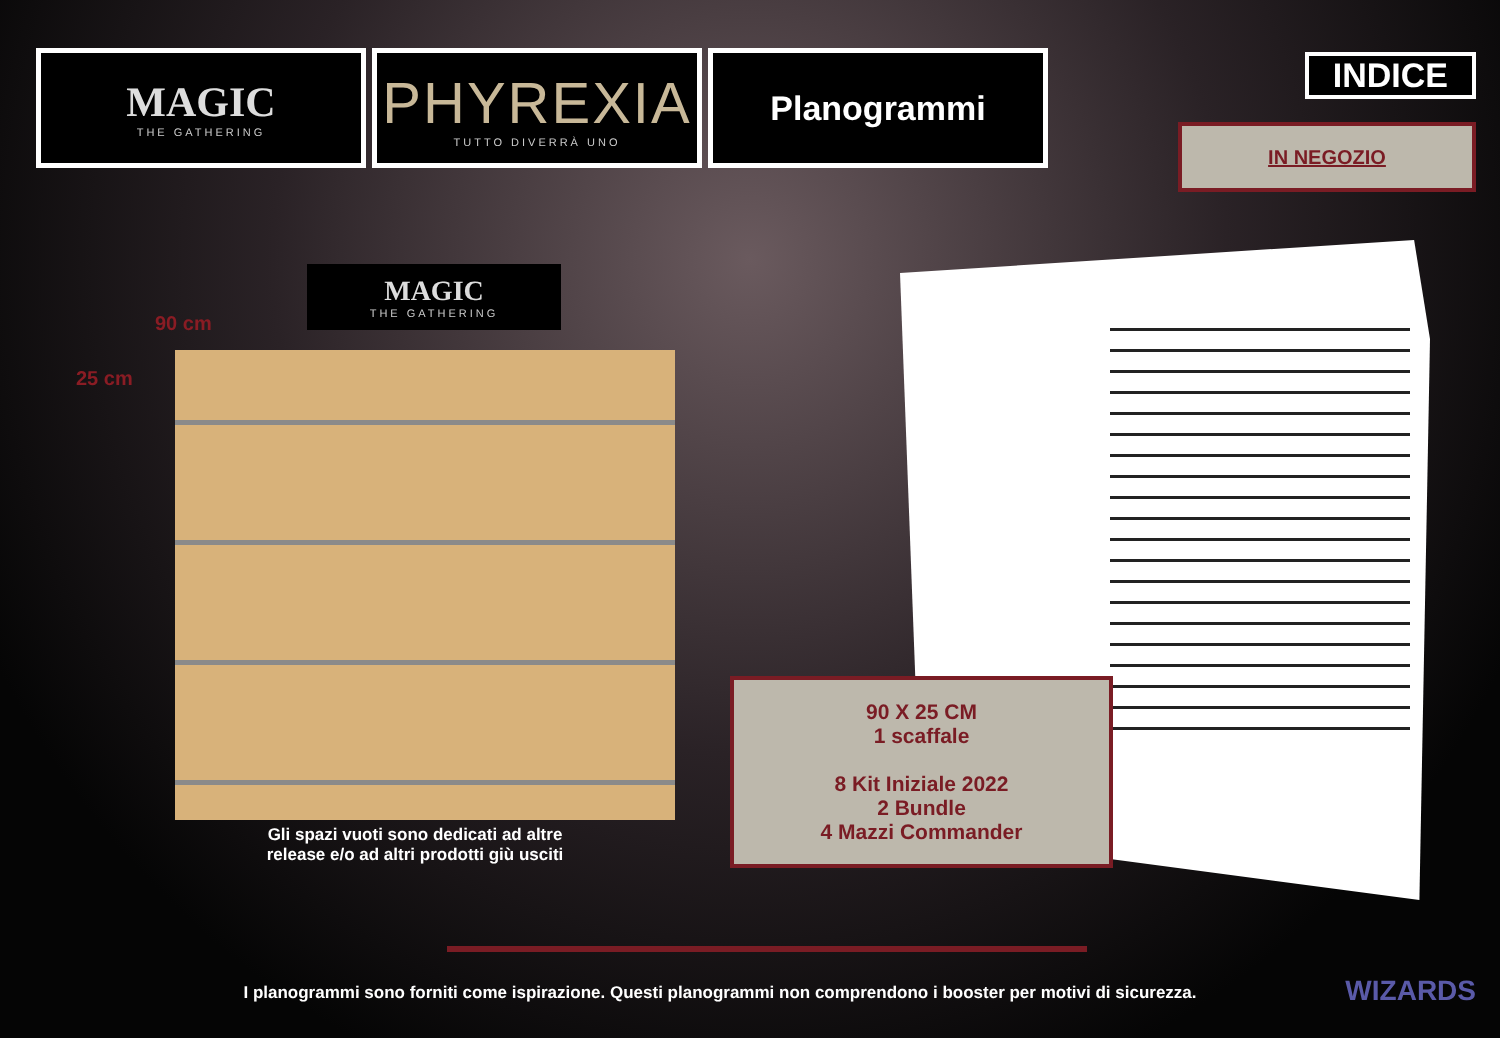MAGIC
THE GATHERING
PHYREXIA
TUTTO DIVERRÀ UNO
Planogrammi
INDICE
IN NEGOZIO
MAGIC
THE GATHERING
90 cm
25 cm
Gli spazi vuoti sono dedicati ad altre release e/o ad altri prodotti giù usciti
90 X 25 CM
1 scaffale
8 Kit Iniziale 2022
2 Bundle
4 Mazzi Commander
I planogrammi sono forniti come ispirazione. Questi planogrammi non comprendono i booster per motivi di sicurezza. WIZARDS